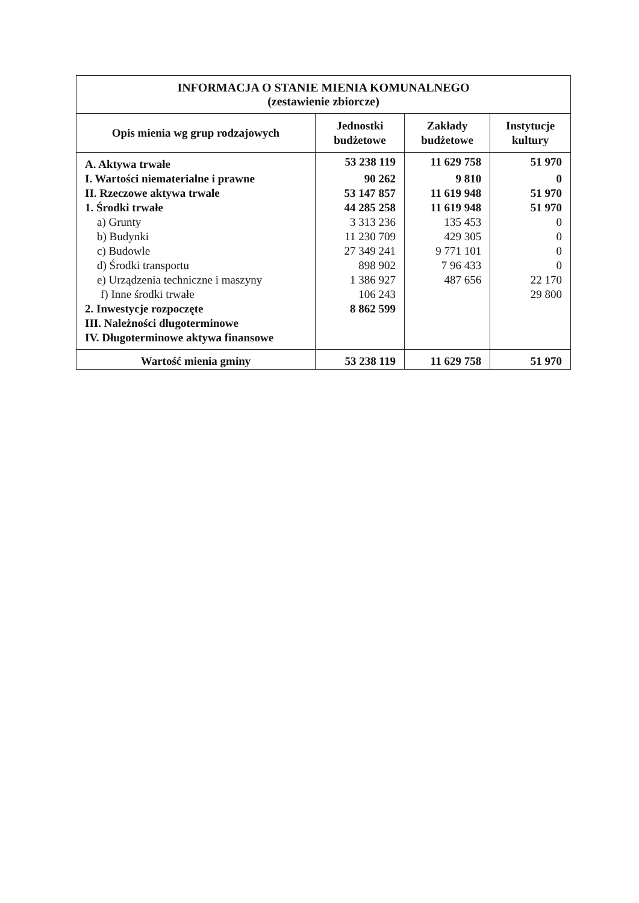| INFORMACJA O STANIE MIENIA KOMUNALNEGO (zestawienie zbiorcze) | | | |
| --- | --- | --- | --- |
| Opis mienia wg grup rodzajowych | Jednostki budżetowe | Zakłady budżetowe | Instytucje kultury |
| A. Aktywa trwałe | 53 238 119 | 11 629 758 | 51 970 |
| I. Wartości niematerialne i prawne | 90 262 | 9 810 | 0 |
| II. Rzeczowe aktywa trwałe | 53 147 857 | 11 619 948 | 51 970 |
| 1. Środki trwałe | 44 285 258 | 11 619 948 | 51 970 |
| a) Grunty | 3 313 236 | 135 453 | 0 |
| b) Budynki | 11 230 709 | 429 305 | 0 |
| c) Budowle | 27 349 241 | 9 771 101 | 0 |
| d) Środki transportu | 898 902 | 7 96 433 | 0 |
| e) Urządzenia techniczne i maszyny | 1 386 927 | 487 656 | 22 170 |
| f) Inne środki trwałe | 106 243 | | 29 800 |
| 2. Inwestycje rozpoczęte | 8 862 599 | | |
| III. Należności długoterminowe | | | |
| IV. Długoterminowe aktywa finansowe | | | |
| Wartość mienia gminy | 53 238 119 | 11 629 758 | 51 970 |